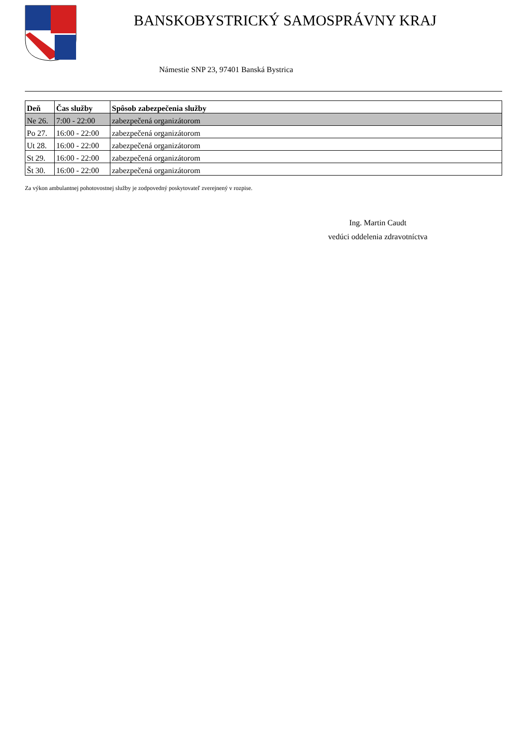BANSKOBYSTRICKÝ SAMOSPRÁVNY KRAJ
Námestie SNP 23, 97401 Banská Bystrica
| Deň | Čas služby | Spôsob zabezpečenia služby |
| --- | --- | --- |
| Ne 26. | 7:00 - 22:00 | zabezpečená organizátorom |
| Po 27. | 16:00 - 22:00 | zabezpečená organizátorom |
| Ut 28. | 16:00 - 22:00 | zabezpečená organizátorom |
| St 29. | 16:00 - 22:00 | zabezpečená organizátorom |
| Št 30. | 16:00 - 22:00 | zabezpečená organizátorom |
Za výkon ambulantnej pohotovostnej služby je zodpovedný poskytovateľ zverejnený v rozpise.
Ing. Martin Caudt
vedúci oddelenia zdravotníctva